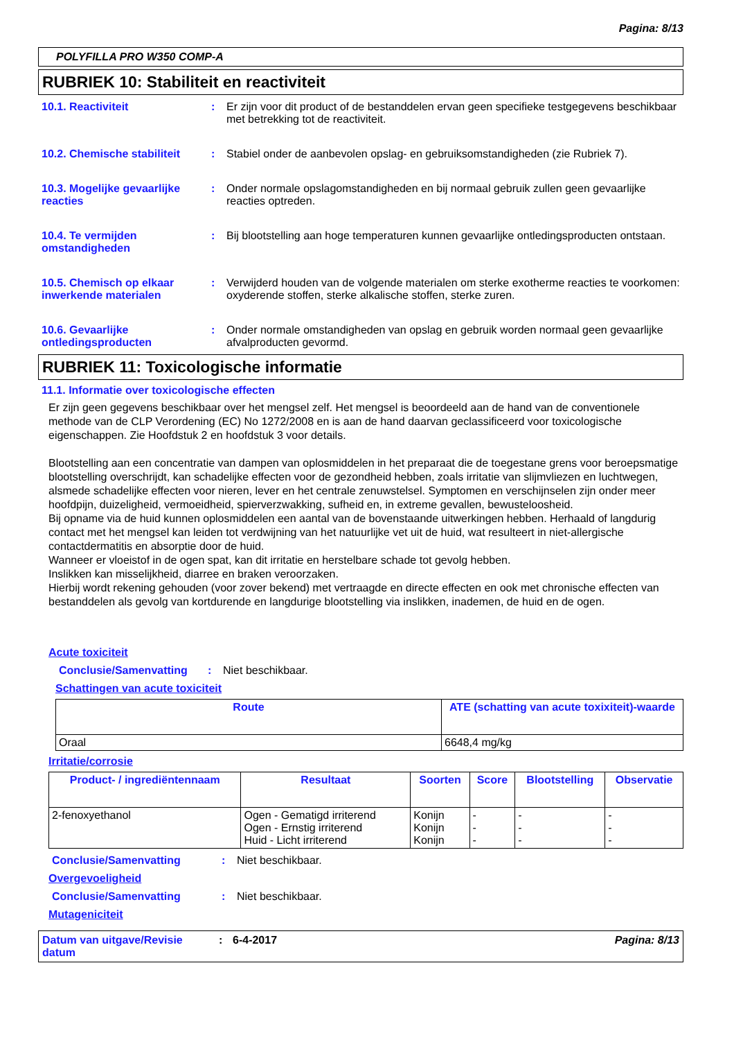Pagina: 8/13
POLYFILLA PRO W350 COMP-A
RUBRIEK 10: Stabiliteit en reactiviteit
10.1. Reactiviteit : Er zijn voor dit product of de bestanddelen ervan geen specifieke testgegevens beschikbaar met betrekking tot de reactiviteit.
10.2. Chemische stabiliteit
: Stabiel onder de aanbevolen opslag- en gebruiksomstandigheden (zie Rubriek 7).
10.3. Mogelijke gevaarlijke reacties
: Onder normale opslagomstandigheden en bij normaal gebruik zullen geen gevaarlijke reacties optreden.
10.4. Te vermijden omstandigheden
: Bij blootstelling aan hoge temperaturen kunnen gevaarlijke ontledingsproducten ontstaan.
10.5. Chemisch op elkaar inwerkende materialen
: Verwijderd houden van de volgende materialen om sterke exotherme reacties te voorkomen: oxyderende stoffen, sterke alkalische stoffen, sterke zuren.
10.6. Gevaarlijke ontledingsproducten
: Onder normale omstandigheden van opslag en gebruik worden normaal geen gevaarlijke afvalproducten gevormd.
RUBRIEK 11: Toxicologische informatie
11.1. Informatie over toxicologische effecten
Er zijn geen gegevens beschikbaar over het mengsel zelf. Het mengsel is beoordeeld aan de hand van de conventionele methode van de CLP Verordening (EC) No 1272/2008 en is aan de hand daarvan geclassificeerd voor toxicologische eigenschappen. Zie Hoofdstuk 2 en hoofdstuk 3 voor details.
Blootstelling aan een concentratie van dampen van oplosmiddelen in het preparaat die de toegestane grens voor beroepsmatige blootstelling overschrijdt, kan schadelijke effecten voor de gezondheid hebben, zoals irritatie van slijmvliezen en luchtwegen, alsmede schadelijke effecten voor nieren, lever en het centrale zenuwstelsel. Symptomen en verschijnselen zijn onder meer hoofdpijn, duizeligheid, vermoeidheid, spierverzwakking, sufheid en, in extreme gevallen, bewusteloosheid.
Bij opname via de huid kunnen oplosmiddelen een aantal van de bovenstaande uitwerkingen hebben. Herhaald of langdurig contact met het mengsel kan leiden tot verdwijning van het natuurlijke vet uit de huid, wat resulteert in niet-allergische contactdermatitis en absorptie door de huid.
Wanneer er vloeistof in de ogen spat, kan dit irritatie en herstelbare schade tot gevolg hebben.
Inslikken kan misselijkheid, diarree en braken veroorzaken.
Hierbij wordt rekening gehouden (voor zover bekend) met vertraagde en directe effecten en ook met chronische effecten van bestanddelen als gevolg van kortdurende en langdurige blootstelling via inslikken, inademen, de huid en de ogen.
Acute toxiciteit
Conclusie/Samenvatting : Niet beschikbaar.
Schattingen van acute toxiciteit
| Route | ATE (schatting van acute toxixiteit)-waarde |
| --- | --- |
| Oraal | 6648,4 mg/kg |
Irritatie/corrosie
| Product- / ingrediëntennaam | Resultaat | Soorten | Score | Blootstelling | Observatie |
| --- | --- | --- | --- | --- | --- |
| 2-fenoxyethanol | Ogen - Gematigd irriterend Ogen - Ernstig irriterend Huid - Licht irriterend | Konijn Konijn Konijn | - - - | - - - | - - - |
Conclusie/Samenvatting : Niet beschikbaar.
Overgevoeligheid
Conclusie/Samenvatting : Niet beschikbaar.
Mutageniciteit
Datum van uitgave/Revisie datum
: 6-4-2017 Pagina: 8/13